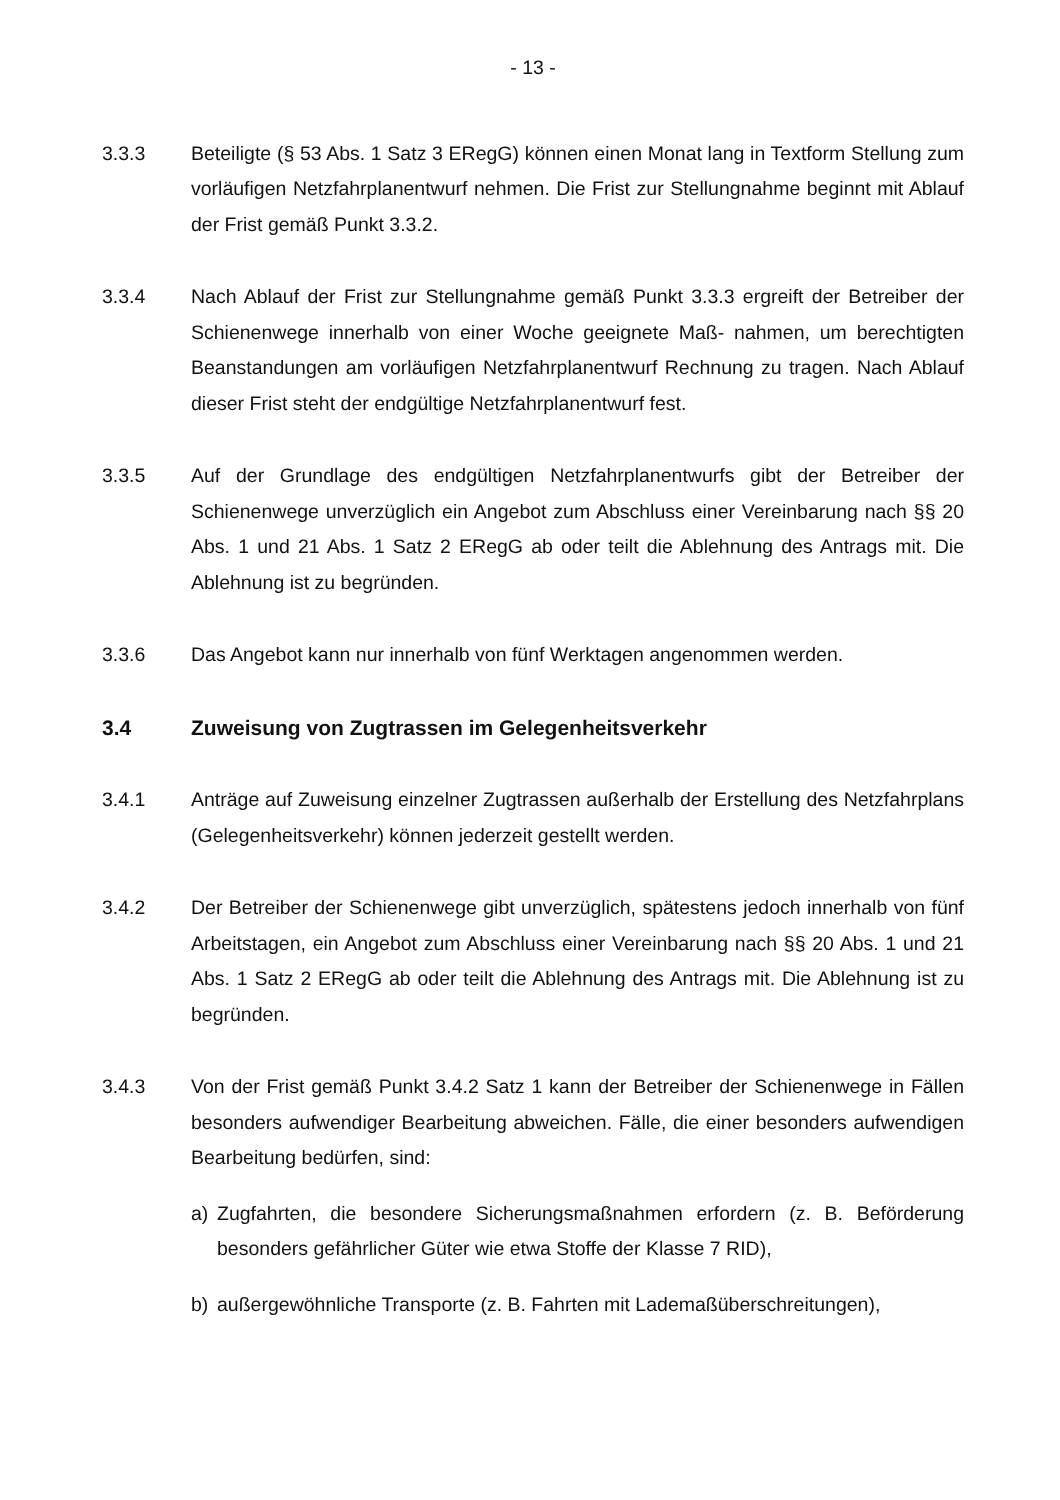- 13 -
3.3.3 Beteiligte (§ 53 Abs. 1 Satz 3 ERegG) können einen Monat lang in Textform Stellung zum vorläufigen Netzfahrplanentwurf nehmen. Die Frist zur Stellungnahme beginnt mit Ablauf der Frist gemäß Punkt 3.3.2.
3.3.4 Nach Ablauf der Frist zur Stellungnahme gemäß Punkt 3.3.3 ergreift der Betreiber der Schienenwege innerhalb von einer Woche geeignete Maß- nahmen, um berechtigten Beanstandungen am vorläufigen Netzfahrplanentwurf Rechnung zu tragen. Nach Ablauf dieser Frist steht der endgültige Netzfahrplanentwurf fest.
3.3.5 Auf der Grundlage des endgültigen Netzfahrplanentwurfs gibt der Betreiber der Schienenwege unverzüglich ein Angebot zum Abschluss einer Vereinbarung nach §§ 20 Abs. 1 und 21 Abs. 1 Satz 2 ERegG ab oder teilt die Ablehnung des Antrags mit. Die Ablehnung ist zu begründen.
3.3.6 Das Angebot kann nur innerhalb von fünf Werktagen angenommen werden.
3.4 Zuweisung von Zugtrassen im Gelegenheitsverkehr
3.4.1 Anträge auf Zuweisung einzelner Zugtrassen außerhalb der Erstellung des Netzfahrplans (Gelegenheitsverkehr) können jederzeit gestellt werden.
3.4.2 Der Betreiber der Schienenwege gibt unverzüglich, spätestens jedoch innerhalb von fünf Arbeitstagen, ein Angebot zum Abschluss einer Vereinbarung nach §§ 20 Abs. 1 und 21 Abs. 1 Satz 2 ERegG ab oder teilt die Ablehnung des Antrags mit. Die Ablehnung ist zu begründen.
3.4.3 Von der Frist gemäß Punkt 3.4.2 Satz 1 kann der Betreiber der Schienenwege in Fällen besonders aufwendiger Bearbeitung abweichen. Fälle, die einer besonders aufwendigen Bearbeitung bedürfen, sind:
a) Zugfahrten, die besondere Sicherungsmaßnahmen erfordern (z. B. Beförderung besonders gefährlicher Güter wie etwa Stoffe der Klasse 7 RID),
b) außergewöhnliche Transporte (z. B. Fahrten mit Lademaßüberschreitungen),